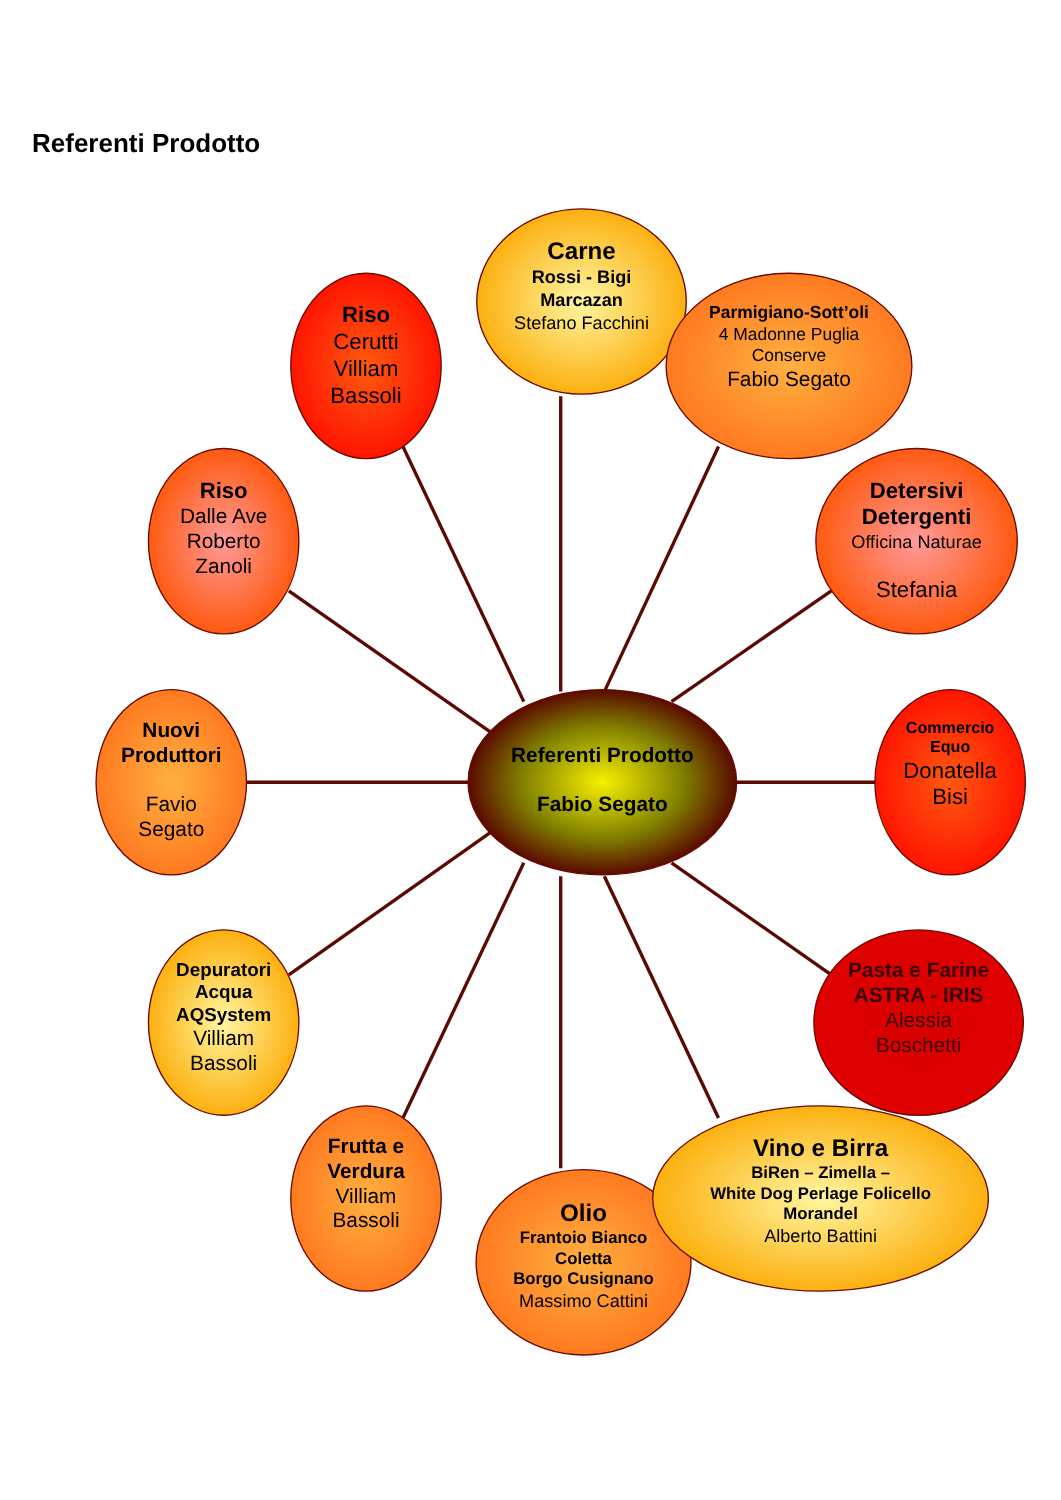Referenti Prodotto
Carne
Rossi - Bigi
Marcazan
Stefano Facchini
Riso
Cerutti
Villiam
Bassoli
Parmigiano-Sott’oli
4 Madonne Puglia
Conserve
Fabio Segato
Riso
Dalle Ave
Roberto
Zanoli
Detersivi
Detergenti
Officina Naturae
Stefania
Nuovi
Produttori
Favio
Segato
Referenti Prodotto
Fabio Segato
Commercio
Equo
Donatella
Bisi
Depuratori
Acqua
AQSystem
Villiam
Bassoli
Pasta e Farine
ASTRA - IRIS
Alessia
Boschetti
Frutta e
Verdura
Villiam
Bassoli
Vino e Birra
BiRen – Zimella –
White Dog Perlage Folicello
Morandel
Alberto Battini
Olio
Frantoio Bianco
Coletta
Borgo Cusignano
Massimo Cattini